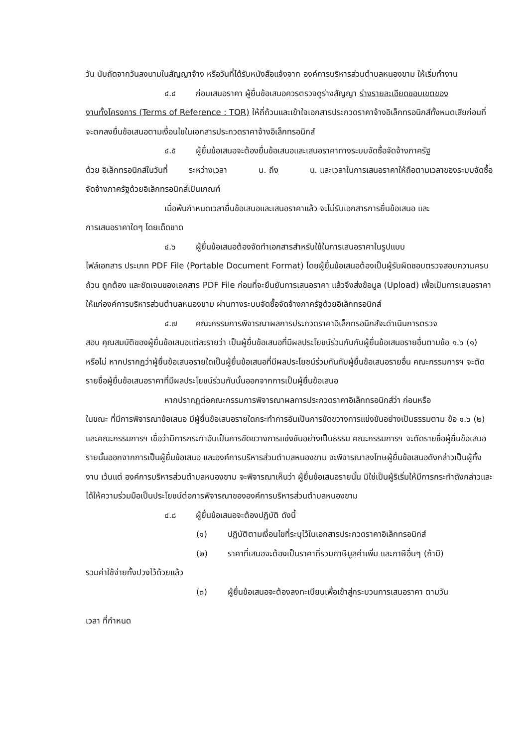วัน นับถัดจากวันลงนามในสัญญาจ้าง หรือวันที่ได้รับหนังสือแจ้งจาก องค์การบริหารส่วนตำบลหนองขาม ให้เริ่มทำงาน
๔.๔ ก่อนเสนอราคา ผู้ยื่นข้อเสนอควรตรวจดูร่างสัญญา ร่างรายละเอียดขอบเขตของ
งานทั้งโครงการ (Terms of Reference : TOR) ให้ถี่ถ้วนและเข้าใจเอกสารประกวดราคาจ้างอิเล็กทรอนิกส์ทั้งหมดเสียก่อนที่จะตกลงยื่นข้อเสนอตามเงื่อนไขในเอกสารประกวดราคาจ้างอิเล็กทรอนิกส์
๔.๕ ผู้ยื่นข้อเสนอจะต้องยื่นข้อเสนอและเสนอราคาทางระบบจัดซื้อจัดจ้างภาครัฐ
ด้วย อิเล็กทรอนิกส์ในวันที่ ระหว่างเวลา น. ถึง น. และเวลาในการเสนอราคาให้ถือตามเวลาของระบบจัดซื้อจัดจ้างภาครัฐด้วยอิเล็กทรอนิกส์เป็นเกณฑ์
เมื่อพ้นกำหนดเวลายื่นข้อเสนอและเสนอราคาแล้ว จะไม่รับเอกสารการยื่นข้อเสนอ และ
การเสนอราคาใดๆ โดยเด็ดขาด
๔.๖ ผู้ยื่นข้อเสนอต้องจัดทำเอกสารสำหรับใช้ในการเสนอราคาในรูปแบบ
ไฟล์เอกสาร ประเภท PDF File (Portable Document Format) โดยผู้ยื่นข้อเสนอต้องเป็นผู้รับผิดชอบตรวจสอบความครบถ้วน ถูกต้อง และชัดเจนของเอกสาร PDF File ก่อนที่จะยืนยันการเสนอราคา แล้วจึงส่งข้อมูล (Upload) เพื่อเป็นการเสนอราคาให้แก่องค์การบริหารส่วนตำบลหนองขาม ผ่านทางระบบจัดซื้อจัดจ้างภาครัฐด้วยอิเล็กทรอนิกส์
๔.๗ คณะกรรมการพิจารณาผลการประกวดราคาอิเล็กทรอนิกส์จะดำเนินการตรวจ
สอบ คุณสมบัติของผู้ยื่นข้อเสนอแต่ละรายว่า เป็นผู้ยื่นข้อเสนอที่มีผลประโยชน์ร่วมกันกับผู้ยื่นข้อเสนอรายอื่นตามข้อ ๑.๖ (๑) หรือไม่ หากปรากฏว่าผู้ยื่นข้อเสนอรายใดเป็นผู้ยื่นข้อเสนอที่มีผลประโยชน์ร่วมกันกับผู้ยื่นข้อเสนอรายอื่น คณะกรรมการฯ จะตัดรายชื่อผู้ยื่นข้อเสนอราคาที่มีผลประโยชน์ร่วมกันนั้นออกจากการเป็นผู้ยื่นข้อเสนอ
หากปรากฏต่อคณะกรรมการพิจารณาผลการประกวดราคาอิเล็กทรอนิกส์ว่า ก่อนหรือ
ในขณะ ที่มีการพิจารณาข้อเสนอ มีผู้ยื่นข้อเสนอรายใดกระทำการอันเป็นการขัดขวางการแข่งขันอย่างเป็นธรรมตาม ข้อ ๑.๖ (๒) และคณะกรรมการฯ เชื่อว่ามีการกระทำอันเป็นการขัดขวางการแข่งขันอย่างเป็นธรรม คณะกรรมการฯ จะตัดรายชื่อผู้ยื่นข้อเสนอรายนั้นออกจากการเป็นผู้ยื่นข้อเสนอ และองค์การบริหารส่วนตำบลหนองขาม จะพิจารณาลงโทษผู้ยื่นข้อเสนอดังกล่าวเป็นผู้ทิ้งงาน เว้นแต่ องค์การบริหารส่วนตำบลหนองขาม จะพิจารณาเห็นว่า ผู้ยื่นข้อเสนอรายนั้น มิใช่เป็นผู้ริเริ่มให้มีการกระทำดังกล่าวและได้ให้ความร่วมมือเป็นประโยชน์ต่อการพิจารณาขององค์การบริหารส่วนตำบลหนองขาม
๔.๘ ผู้ยื่นข้อเสนอจะต้องปฏิบัติ ดังนี้
(๑) ปฏิบัติตามเงื่อนไขที่ระบุไว้ในเอกสารประกวดราคาอิเล็กทรอนิกส์
(๒) ราคาที่เสนอจะต้องเป็นราคาที่รวมภาษีมูลค่าเพิ่ม และภาษีอื่นๆ (ถ้ามี)
รวมค่าใช้จ่ายทั้งปวงไว้ด้วยแล้ว
(๓) ผู้ยื่นข้อเสนอจะต้องลงทะเบียนเพื่อเข้าสู่กระบวนการเสนอราคา ตามวัน
เวลา ที่กำหนด